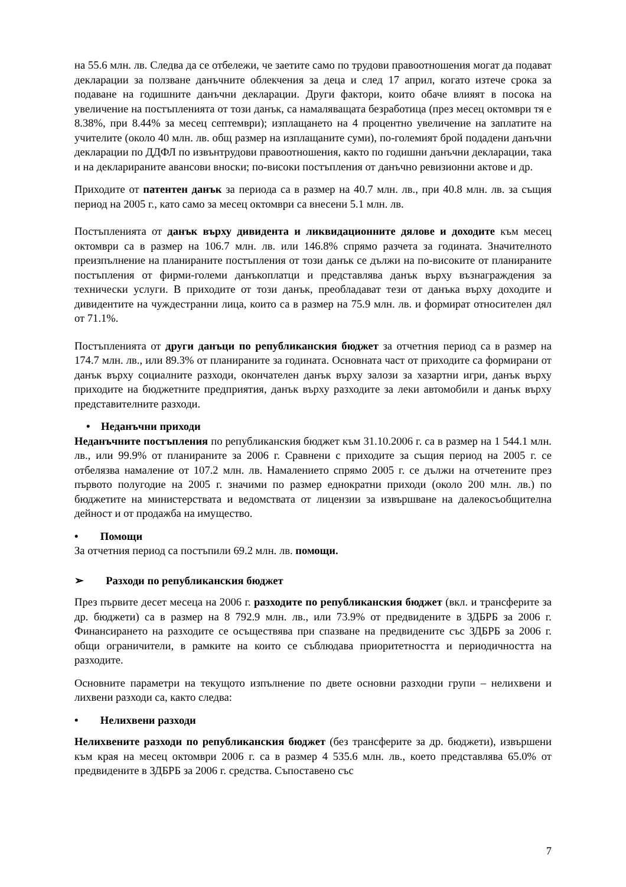на 55.6 млн. лв. Следва да се отбележи, че заетите само по трудови правоотношения могат да подават декларации за ползване данъчните облекчения за деца и след 17 април, когато изтече срока за подаване на годишните данъчни декларации. Други фактори, които обаче влияят в посока на увеличение на постъпленията от този данък, са намаляващата безработица (през месец октомври тя е 8.38%, при 8.44% за месец септември); изплащането на 4 процентно увеличение на заплатите на учителите (около 40 млн. лв. общ размер на изплащаните суми), по-големият брой подадени данъчни декларации по ДДФЛ по извънтрудови правоотношения, както по годишни данъчни декларации, така и на декларираните авансови вноски; по-високи постъпления от данъчно ревизионни актове и др.
Приходите от патентен данък за периода са в размер на 40.7 млн. лв., при 40.8 млн. лв. за същия период на 2005 г., като само за месец октомври са внесени 5.1 млн. лв.
Постъпленията от данък върху дивидента и ликвидационните дялове и доходите към месец октомври са в размер на 106.7 млн. лв. или 146.8% спрямо разчета за годината. Значителното преизпълнение на планираните постъпления от този данък се дължи на по-високите от планираните постъпления от фирми-големи данъкоплатци и представлява данък върху възнаграждения за технически услуги. В приходите от този данък, преобладават тези от данъка върху доходите и дивидентите на чуждестранни лица, които са в размер на 75.9 млн. лв. и формират относителен дял от 71.1%.
Постъпленията от други данъци по републиканския бюджет за отчетния период са в размер на 174.7 млн. лв., или 89.3% от планираните за годината. Основната част от приходите са формирани от данък върху социалните разходи, окончателен данък върху залози за хазартни игри, данък върху приходите на бюджетните предприятия, данък върху разходите за леки автомобили и данък върху представителните разходи.
• Неданъчни приходи
Неданъчните постъпления по републиканския бюджет към 31.10.2006 г. са в размер на 1 544.1 млн. лв., или 99.9% от планираните за 2006 г. Сравнени с приходите за същия период на 2005 г. се отбелязва намаление от 107.2 млн. лв. Намалението спрямо 2005 г. се дължи на отчетените през първото полугодие на 2005 г. значими по размер еднократни приходи (около 200 млн. лв.) по бюджетите на министерствата и ведомствата от лицензии за извършване на далекосъобщителна дейност и от продажба на имущество.
• Помощи
За отчетния период са постъпили 69.2 млн. лв. помощи.
➢ Разходи по републиканския бюджет
През първите десет месеца на 2006 г. разходите по републиканския бюджет (вкл. и трансферите за др. бюджети) са в размер на 8 792.9 млн. лв., или 73.9% от предвидените в ЗДБРБ за 2006 г. Финансирането на разходите се осъществява при спазване на предвидените със ЗДБРБ за 2006 г. общи ограничители, в рамките на които се съблюдава приоритетността и периодичността на разходите.
Основните параметри на текущото изпълнение по двете основни разходни групи – нелихвени и лихвени разходи са, както следва:
• Нелихвени разходи
Нелихвените разходи по републиканския бюджет (без трансферите за др. бюджети), извършени към края на месец октомври 2006 г. са в размер 4 535.6 млн. лв., което представлява 65.0% от предвидените в ЗДБРБ за 2006 г. средства. Съпоставено със
7